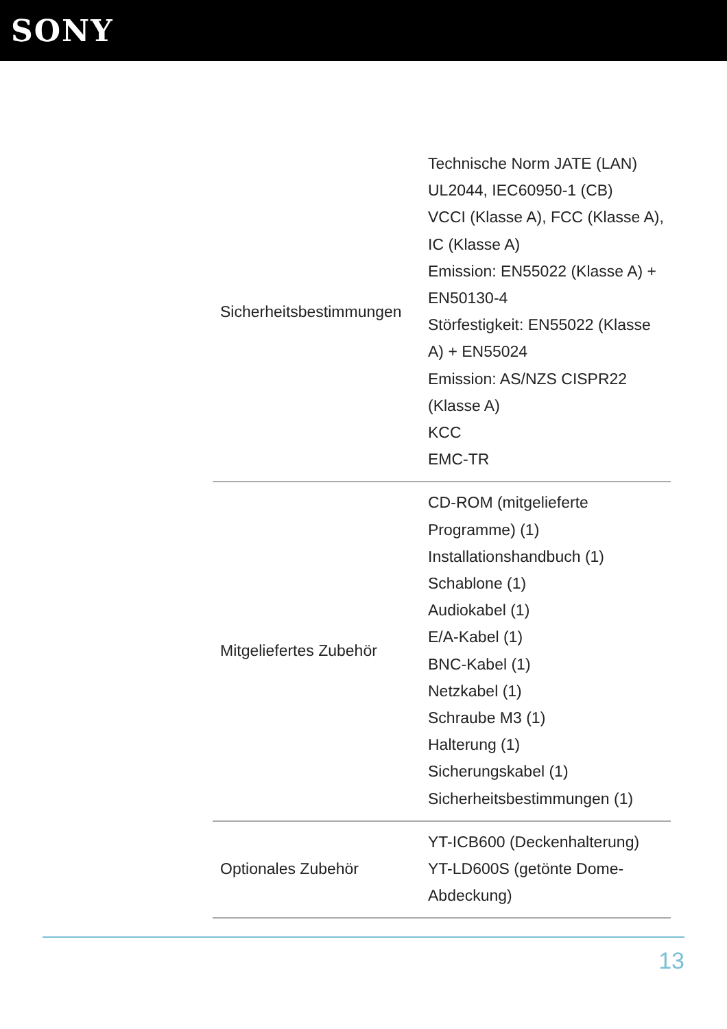SONY
| Sicherheitsbestimmungen | Technische Norm JATE (LAN) UL2044, IEC60950-1 (CB) VCCI (Klasse A), FCC (Klasse A), IC (Klasse A) Emission: EN55022 (Klasse A) + EN50130-4 Störfestigkeit: EN55022 (Klasse A) + EN55024 Emission: AS/NZS CISPR22 (Klasse A) KCC EMC-TR |
| Mitgeliefertes Zubehör | CD-ROM (mitgelieferte Programme) (1) Installationshandbuch (1) Schablone (1) Audiokabel (1) E/A-Kabel (1) BNC-Kabel (1) Netzkabel (1) Schraube M3 (1) Halterung (1) Sicherungskabel (1) Sicherheitsbestimmungen (1) |
| Optionales Zubehör | YT-ICB600 (Deckenhalterung) YT-LD600S (getönte Dome-Abdeckung) |
13